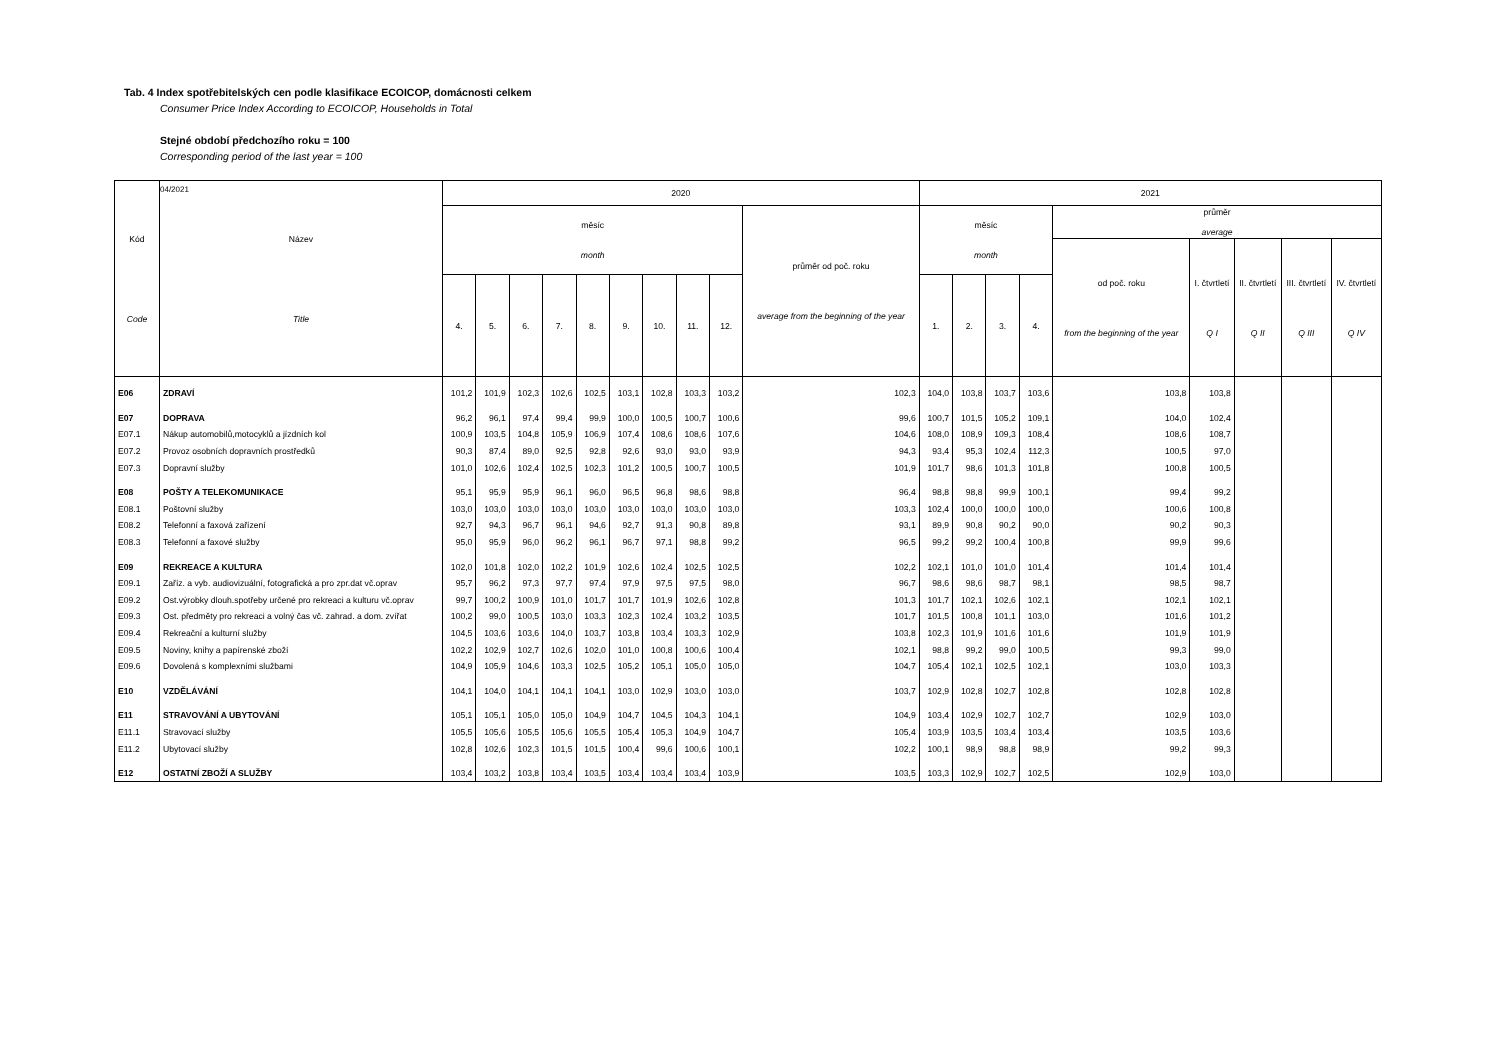Tab. 4 Index spotřebitelských cen podle klasifikace ECOICOP, domácnosti celkem
Consumer Price Index According to ECOICOP, Households in Total
Stejné období předchozího roku = 100
Corresponding period of the last year = 100
04/2021
| Kód Code | Název Title | 2020 | | | | | | | | | | 2021 | | | | | | | | |
| --- | --- | --- | --- | --- | --- | --- | --- | --- | --- | --- | --- | --- | --- | --- | --- | --- | --- | --- | --- | --- |
| | | měsíc month | | | | | | | | | průměr od poč. roku average from the beginning of the year | měsíc month | | | | průměr average | | | | |
| | | | | | | | | | | | | | | | | od poč. roku from the beginning of the year | I. čtvrtletí Q I | II. čtvrtletí Q II | III. čtvrtletí Q III | IV. čtvrtletí Q IV |
| | | 4. | 5. | 6. | 7. | 8. | 9. | 10. | 11. | 12. | | 1. | 2. | 3. | 4. | | | | | |
| E06 | ZDRAVÍ | 101,2 | 101,9 | 102,3 | 102,6 | 102,5 | 103,1 | 102,8 | 103,3 | 103,2 | 102,3 | 104,0 | 103,8 | 103,7 | 103,6 | 103,8 | 103,8 | | | |
| E07 | DOPRAVA | 96,2 | 96,1 | 97,4 | 99,4 | 99,9 | 100,0 | 100,5 | 100,7 | 100,6 | 99,6 | 100,7 | 101,5 | 105,2 | 109,1 | 104,0 | 102,4 | | | |
| E07.1 | Nákup automobilů,motocyklů a jízdních kol | 100,9 | 103,5 | 104,8 | 105,9 | 106,9 | 107,4 | 108,6 | 108,6 | 107,6 | 104,6 | 108,0 | 108,9 | 109,3 | 108,4 | 108,6 | 108,7 | | | |
| E07.2 | Provoz osobních dopravních prostředků | 90,3 | 87,4 | 89,0 | 92,5 | 92,8 | 92,6 | 93,0 | 93,0 | 93,9 | 94,3 | 93,4 | 95,3 | 102,4 | 112,3 | 100,5 | 97,0 | | | |
| E07.3 | Dopravní služby | 101,0 | 102,6 | 102,4 | 102,5 | 102,3 | 101,2 | 100,5 | 100,7 | 100,5 | 101,9 | 101,7 | 98,6 | 101,3 | 101,8 | 100,8 | 100,5 | | | |
| E08 | POŠTY A TELEKOMUNIKACE | 95,1 | 95,9 | 95,9 | 96,1 | 96,0 | 96,5 | 96,8 | 98,6 | 98,8 | 96,4 | 98,8 | 98,8 | 99,9 | 100,1 | 99,4 | 99,2 | | | |
| E08.1 | Poštovní služby | 103,0 | 103,0 | 103,0 | 103,0 | 103,0 | 103,0 | 103,0 | 103,0 | 103,0 | 103,3 | 102,4 | 100,0 | 100,0 | 100,0 | 100,6 | 100,8 | | | |
| E08.2 | Telefonní a faxová zařízení | 92,7 | 94,3 | 96,7 | 96,1 | 94,6 | 92,7 | 91,3 | 90,8 | 89,8 | 93,1 | 89,9 | 90,8 | 90,2 | 90,0 | 90,2 | 90,3 | | | |
| E08.3 | Telefonní a faxové služby | 95,0 | 95,9 | 96,0 | 96,2 | 96,1 | 96,7 | 97,1 | 98,8 | 99,2 | 96,5 | 99,2 | 99,2 | 100,4 | 100,8 | 99,9 | 99,6 | | | |
| E09 | REKREACE A KULTURA | 102,0 | 101,8 | 102,0 | 102,2 | 101,9 | 102,6 | 102,4 | 102,5 | 102,5 | 102,2 | 102,1 | 101,0 | 101,0 | 101,4 | 101,4 | 101,4 | | | |
| E09.1 | Zaříz. a vyb. audiovizuální, fotografická a pro zpr.dat vč.oprav | 95,7 | 96,2 | 97,3 | 97,7 | 97,4 | 97,9 | 97,5 | 97,5 | 98,0 | 96,7 | 98,6 | 98,6 | 98,7 | 98,1 | 98,5 | 98,7 | | | |
| E09.2 | Ost.výrobky dlouh.spotřeby určené pro rekreaci a kulturu vč.oprav | 99,7 | 100,2 | 100,9 | 101,0 | 101,7 | 101,7 | 101,9 | 102,6 | 102,8 | 101,3 | 101,7 | 102,1 | 102,6 | 102,1 | 102,1 | 102,1 | | | |
| E09.3 | Ost. předměty pro rekreaci a volný čas vč. zahrad. a dom. zvířat | 100,2 | 99,0 | 100,5 | 103,0 | 103,3 | 102,3 | 102,4 | 103,2 | 103,5 | 101,7 | 101,5 | 100,8 | 101,1 | 103,0 | 101,6 | 101,2 | | | |
| E09.4 | Rekreační a kulturní služby | 104,5 | 103,6 | 103,6 | 104,0 | 103,7 | 103,8 | 103,4 | 103,3 | 102,9 | 103,8 | 102,3 | 101,9 | 101,6 | 101,6 | 101,9 | 101,9 | | | |
| E09.5 | Noviny, knihy a papírenské zboží | 102,2 | 102,9 | 102,7 | 102,6 | 102,0 | 101,0 | 100,8 | 100,6 | 100,4 | 102,1 | 98,8 | 99,2 | 99,0 | 100,5 | 99,3 | 99,0 | | | |
| E09.6 | Dovolená s komplexními službami | 104,9 | 105,9 | 104,6 | 103,3 | 102,5 | 105,2 | 105,1 | 105,0 | 105,0 | 104,7 | 105,4 | 102,1 | 102,5 | 102,1 | 103,0 | 103,3 | | | |
| E10 | VZDĚLÁVÁNÍ | 104,1 | 104,0 | 104,1 | 104,1 | 104,1 | 103,0 | 102,9 | 103,0 | 103,0 | 103,7 | 102,9 | 102,8 | 102,7 | 102,8 | 102,8 | 102,8 | | | |
| E11 | STRAVOVÁNÍ A UBYTOVÁNÍ | 105,1 | 105,1 | 105,0 | 105,0 | 104,9 | 104,7 | 104,5 | 104,3 | 104,1 | 104,9 | 103,4 | 102,9 | 102,7 | 102,7 | 102,9 | 103,0 | | | |
| E11.1 | Stravovací služby | 105,5 | 105,6 | 105,5 | 105,6 | 105,5 | 105,4 | 105,3 | 104,9 | 104,7 | 105,4 | 103,9 | 103,5 | 103,4 | 103,4 | 103,5 | 103,6 | | | |
| E11.2 | Ubytovací služby | 102,8 | 102,6 | 102,3 | 101,5 | 101,5 | 100,4 | 99,6 | 100,6 | 100,1 | 102,2 | 100,1 | 98,9 | 98,8 | 98,9 | 99,2 | 99,3 | | | |
| E12 | OSTATNÍ ZBOŽÍ A SLUŽBY | 103,4 | 103,2 | 103,8 | 103,4 | 103,5 | 103,4 | 103,4 | 103,4 | 103,9 | 103,5 | 103,3 | 102,9 | 102,7 | 102,5 | 102,9 | 103,0 | | | |